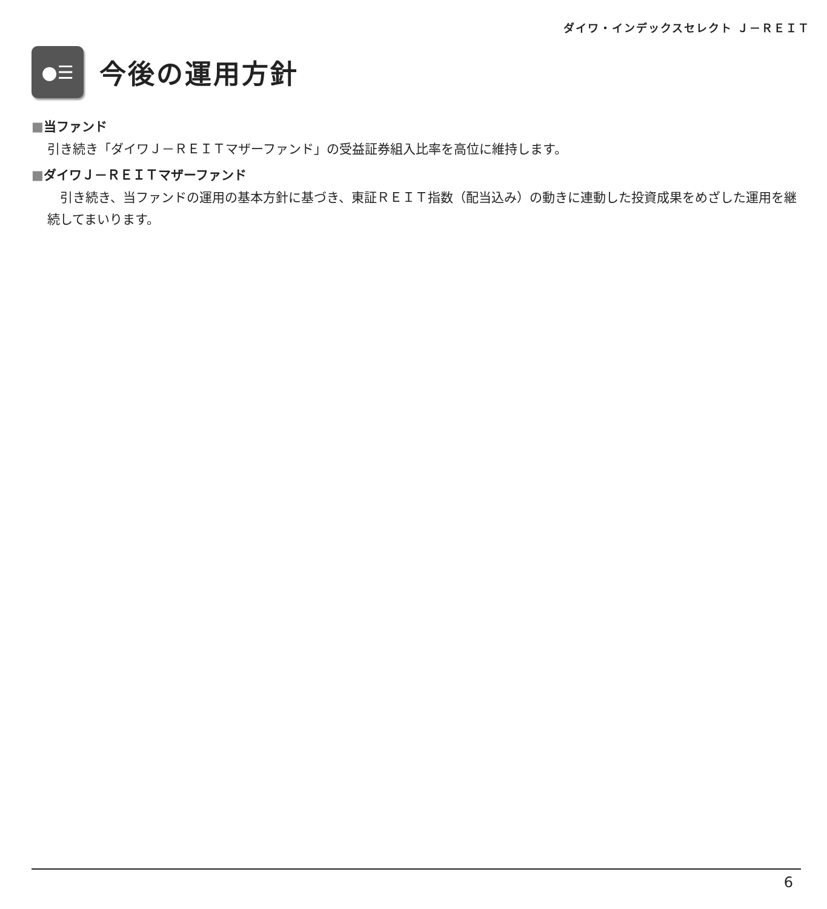ダイワ・インデックスセレクト Ｊ－ＲＥＩＴ
●☰
今後の運用方針
■当ファンド
引き続き「ダイワＪ－ＲＥＩＴマザーファンド」の受益証券組入比率を高位に維持します。
■ダイワＪ－ＲＥＩＴマザーファンド
　引き続き、当ファンドの運用の基本方針に基づき、東証ＲＥＩＴ指数（配当込み）の動きに連動した投資成果をめざした運用を継続してまいります。
6